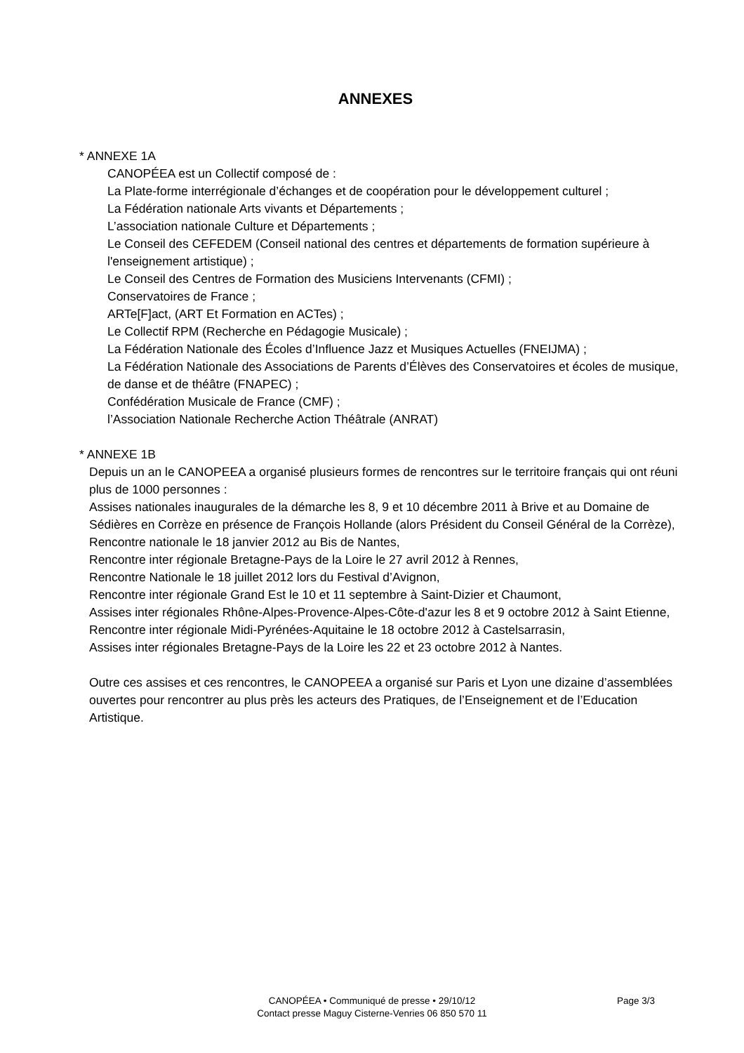ANNEXES
* ANNEXE 1A
CANOPÉEA est un Collectif composé de :
La Plate-forme interrégionale d’échanges et de coopération pour le développement culturel ;
La Fédération nationale Arts vivants et Départements ;
L’association nationale Culture et Départements ;
Le Conseil des CEFEDEM (Conseil national des centres et départements de formation supérieure à l'enseignement artistique) ;
Le Conseil des Centres de Formation des Musiciens Intervenants (CFMI) ;
Conservatoires de France ;
ARTe[F]act, (ART Et Formation en ACTes) ;
Le Collectif RPM (Recherche en Pédagogie Musicale) ;
La Fédération Nationale des Écoles d’Influence Jazz et Musiques Actuelles (FNEIJMA) ;
La Fédération Nationale des Associations de Parents d’Élèves des Conservatoires et écoles de musique, de danse et de théâtre (FNAPEC) ;
Confédération Musicale de France (CMF) ;
l’Association Nationale Recherche Action Théâtrale (ANRAT)
* ANNEXE 1B
Depuis un an le CANOPEEA a organisé plusieurs formes de rencontres sur le territoire français qui ont réuni plus de 1000 personnes :
Assises nationales inaugurales de la démarche les 8, 9 et 10 décembre 2011 à Brive et au Domaine de Sédières en Corrèze en présence de François Hollande (alors Président du Conseil Général de la Corrèze),
Rencontre nationale le 18 janvier 2012 au Bis de Nantes,
Rencontre inter régionale Bretagne-Pays de la Loire le 27 avril 2012 à Rennes,
Rencontre Nationale le 18 juillet 2012 lors du Festival d’Avignon,
Rencontre inter régionale Grand Est le 10 et 11 septembre à Saint-Dizier et Chaumont,
Assises inter régionales Rhône-Alpes-Provence-Alpes-Côte-d'azur les 8 et 9 octobre 2012 à Saint Etienne,
Rencontre inter régionale Midi-Pyrénées-Aquitaine le 18 octobre 2012 à Castelsarrasin,
Assises inter régionales Bretagne-Pays de la Loire les 22 et 23 octobre 2012 à Nantes.
Outre ces assises et ces rencontres, le CANOPEEA a organisé sur Paris et Lyon une dizaine d’assemblées ouvertes pour rencontrer au plus près les acteurs des Pratiques, de l’Enseignement et de l’Education Artistique.
CANOPÉEA • Communiqué de presse • 29/10/12
Contact presse Maguy Cisterne-Venries 06 850 570 11
Page 3/3